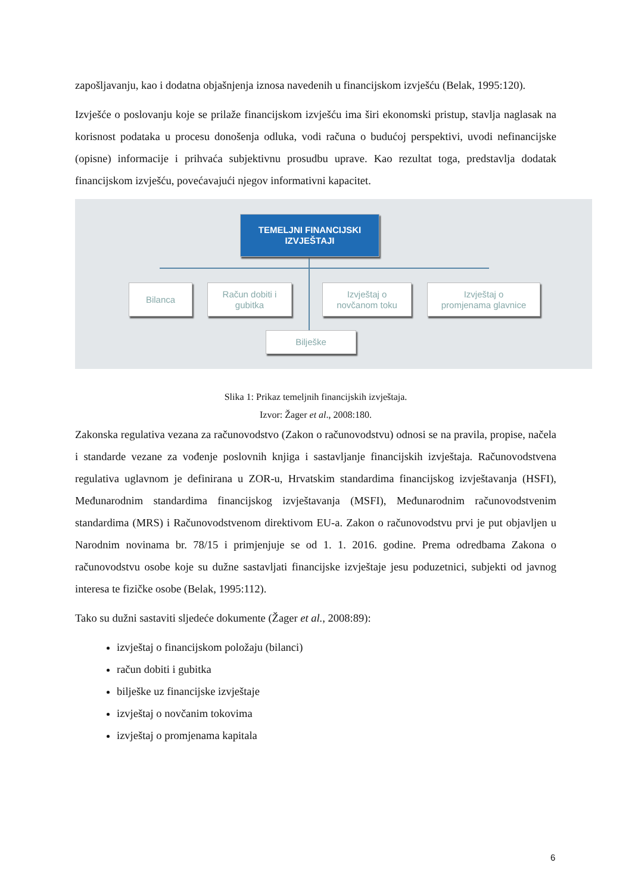zapošljavanju, kao i dodatna objašnjenja iznosa navedenih u financijskom izvješću (Belak, 1995:120).
Izvješće o poslovanju koje se prilaže financijskom izvješću ima širi ekonomski pristup, stavlja naglasak na korisnost podataka u procesu donošenja odluka, vodi računa o budućoj perspektivi, uvodi nefinancijske (opisne) informacije i prihvaća subjektivnu prosudbu uprave. Kao rezultat toga, predstavlja dodatak financijskom izvješću, povećavajući njegov informativni kapacitet.
TEMELJNI FINANCIJSKI
IZVJEŠTAJI
Bilanca
Račun dobiti i
gubitka
Izvještaj o
novčanom toku
Izvještaj o
promjenama glavnice
Bilješke
Slika 1: Prikaz temeljnih financijskih izvještaja.
Izvor: Žager et al., 2008:180.
Zakonska regulativa vezana za računovodstvo (Zakon o računovodstvu) odnosi se na pravila, propise, načela i standarde vezane za vođenje poslovnih knjiga i sastavljanje financijskih izvještaja. Računovodstvena regulativa uglavnom je definirana u ZOR-u, Hrvatskim standardima financijskog izvještavanja (HSFI), Međunarodnim standardima financijskog izvještavanja (MSFI), Međunarodnim računovodstvenim standardima (MRS) i Računovodstvenom direktivom EU-a. Zakon o računovodstvu prvi je put objavljen u Narodnim novinama br. 78/15 i primjenjuje se od 1. 1. 2016. godine. Prema odredbama Zakona o računovodstvu osobe koje su dužne sastavljati financijske izvještaje jesu poduzetnici, subjekti od javnog interesa te fizičke osobe (Belak, 1995:112).
Tako su dužni sastaviti sljedeće dokumente (Žager et al., 2008:89):
izvještaj o financijskom položaju (bilanci)
račun dobiti i gubitka
bilješke uz financijske izvještaje
izvještaj o novčanim tokovima
izvještaj o promjenama kapitala
6